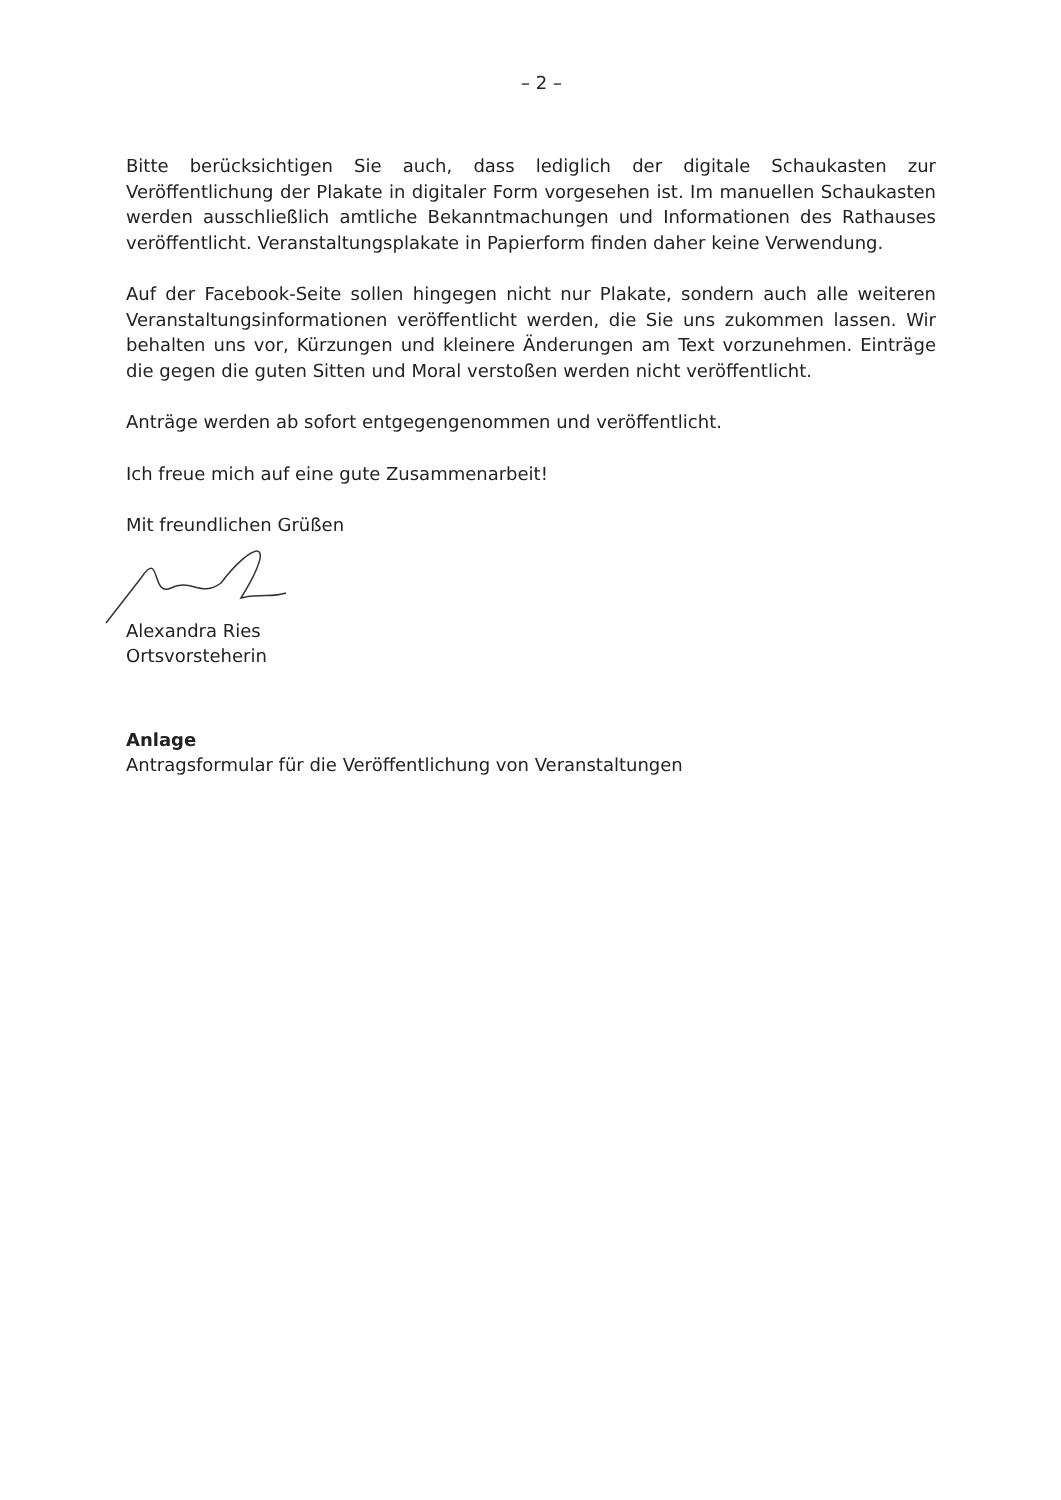– 2 –
Bitte berücksichtigen Sie auch, dass lediglich der digitale Schaukasten zur Veröffentlichung der Plakate in digitaler Form vorgesehen ist. Im manuellen Schaukasten werden ausschließlich amtliche Bekanntmachungen und Informationen des Rathauses veröffentlicht. Veranstaltungsplakate in Papierform finden daher keine Verwendung.
Auf der Facebook-Seite sollen hingegen nicht nur Plakate, sondern auch alle weiteren Veranstaltungsinformationen veröffentlicht werden, die Sie uns zukommen lassen. Wir behalten uns vor, Kürzungen und kleinere Änderungen am Text vorzunehmen. Einträge die gegen die guten Sitten und Moral verstoßen werden nicht veröffentlicht.
Anträge werden ab sofort entgegengenommen und veröffentlicht.
Ich freue mich auf eine gute Zusammenarbeit!
Mit freundlichen Grüßen
Alexandra Ries
Ortsvorsteherin
Anlage
Antragsformular für die Veröffentlichung von Veranstaltungen